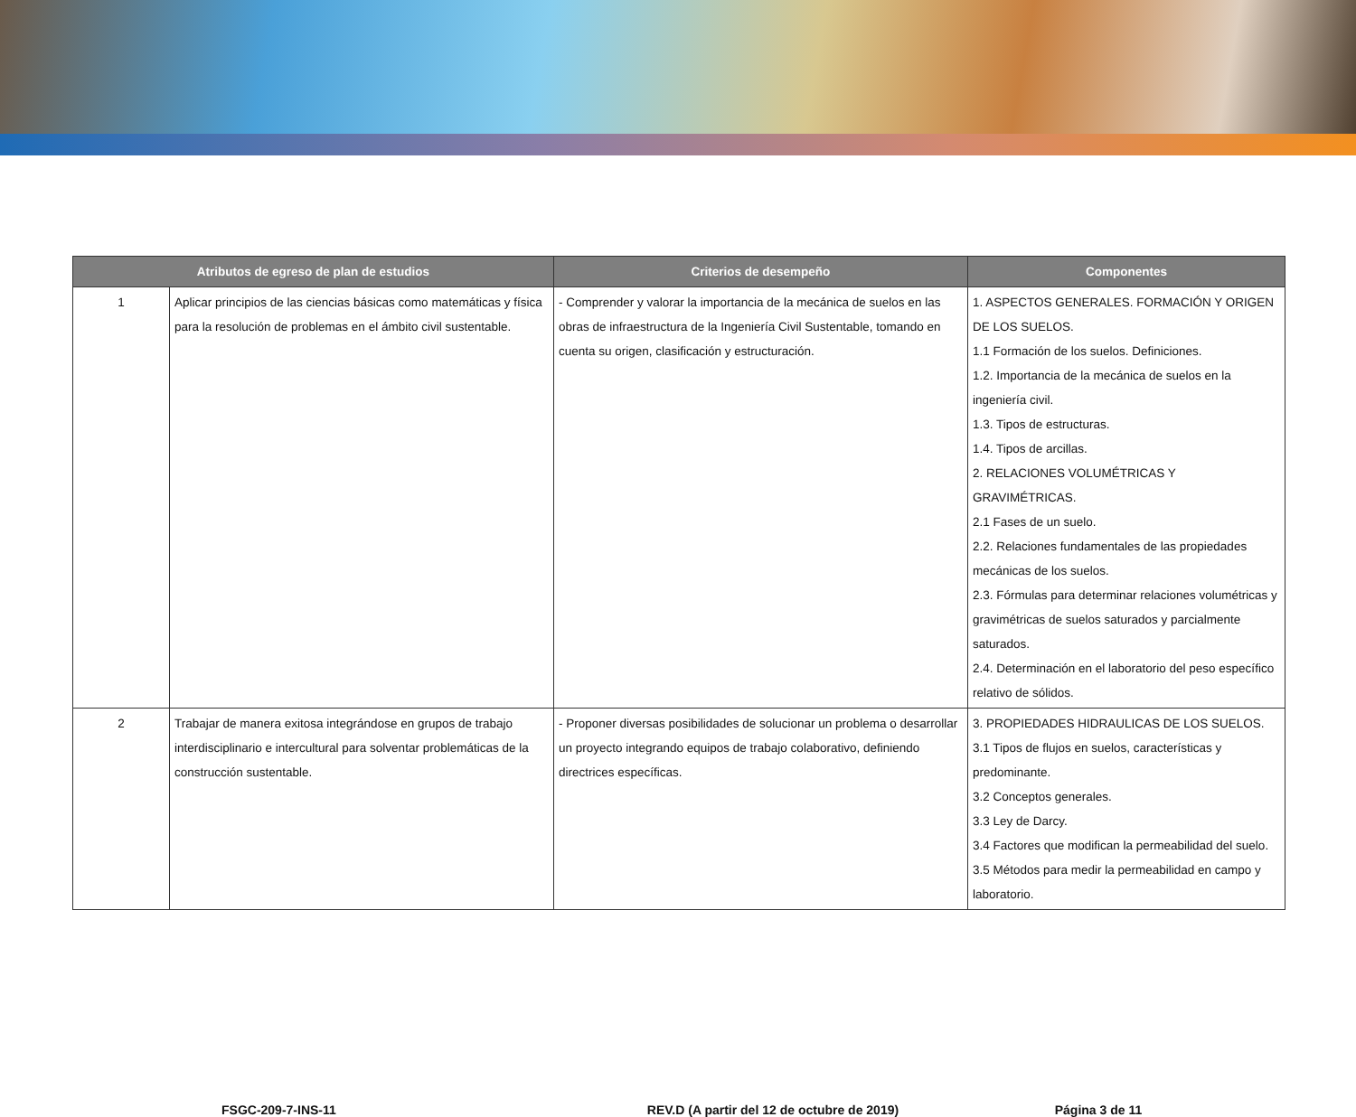| Atributos de egreso de plan de estudios | | Criterios de desempeño | Componentes |
| --- | --- | --- | --- |
| 1 | Aplicar principios de las ciencias básicas como matemáticas y física para la resolución de problemas en el ámbito civil sustentable. | - Comprender y valorar la importancia de la mecánica de suelos en las obras de infraestructura de la Ingeniería Civil Sustentable, tomando en cuenta su origen, clasificación y estructuración. | 1. ASPECTOS GENERALES. FORMACIÓN Y ORIGEN DE LOS SUELOS. 1.1 Formación de los suelos. Definiciones. 1.2. Importancia de la mecánica de suelos en la ingeniería civil. 1.3. Tipos de estructuras. 1.4. Tipos de arcillas. 2. RELACIONES VOLUMÉTRICAS Y GRAVIMÉTRICAS. 2.1 Fases de un suelo. 2.2. Relaciones fundamentales de las propiedades mecánicas de los suelos. 2.3. Fórmulas para determinar relaciones volumétricas y gravimétricas de suelos saturados y parcialmente saturados. 2.4. Determinación en el laboratorio del peso específico relativo de sólidos. |
| 2 | Trabajar de manera exitosa integrándose en grupos de trabajo interdisciplinario e intercultural para solventar problemáticas de la construcción sustentable. | - Proponer diversas posibilidades de solucionar un problema o desarrollar un proyecto integrando equipos de trabajo colaborativo, definiendo directrices específicas. | 3. PROPIEDADES HIDRAULICAS DE LOS SUELOS. 3.1 Tipos de flujos en suelos, características y predominante. 3.2 Conceptos generales. 3.3 Ley de Darcy. 3.4 Factores que modifican la permeabilidad del suelo. 3.5 Métodos para medir la permeabilidad en campo y laboratorio. |
FSGC-209-7-INS-11 REV.D (A partir del 12 de octubre de 2019) Página 3 de 11